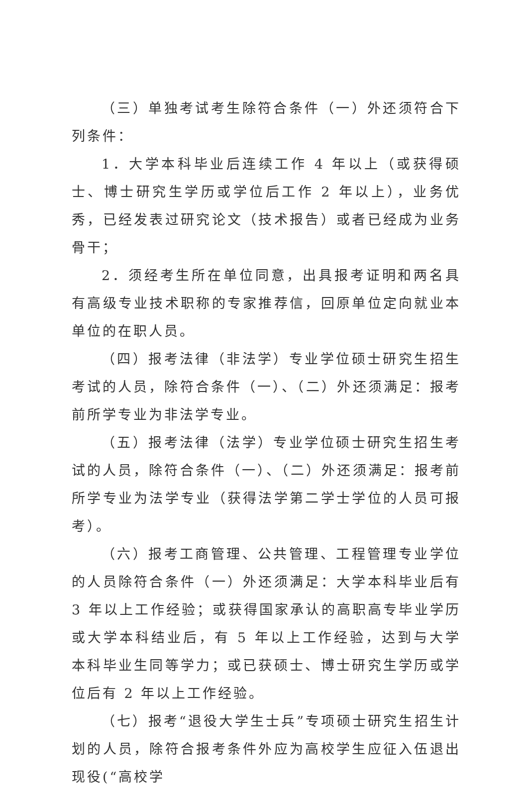（三）单独考试考生除符合条件（一）外还须符合下列条件：
1．大学本科毕业后连续工作 4 年以上（或获得硕士、博士研究生学历或学位后工作 2 年以上），业务优秀，已经发表过研究论文（技术报告）或者已经成为业务骨干；
2．须经考生所在单位同意，出具报考证明和两名具有高级专业技术职称的专家推荐信，回原单位定向就业本单位的在职人员。
（四）报考法律（非法学）专业学位硕士研究生招生考试的人员，除符合条件（一）、（二）外还须满足：报考前所学专业为非法学专业。
（五）报考法律（法学）专业学位硕士研究生招生考试的人员，除符合条件（一）、（二）外还须满足：报考前所学专业为法学专业（获得法学第二学士学位的人员可报考）。
（六）报考工商管理、公共管理、工程管理专业学位的人员除符合条件（一）外还须满足：大学本科毕业后有 3 年以上工作经验；或获得国家承认的高职高专毕业学历或大学本科结业后，有 5 年以上工作经验，达到与大学本科毕业生同等学力；或已获硕士、博士研究生学历或学位后有 2 年以上工作经验。
（七）报考“退役大学生士兵”专项硕士研究生招生计划的人员，除符合报考条件外应为高校学生应征入伍退出现役(“高校学